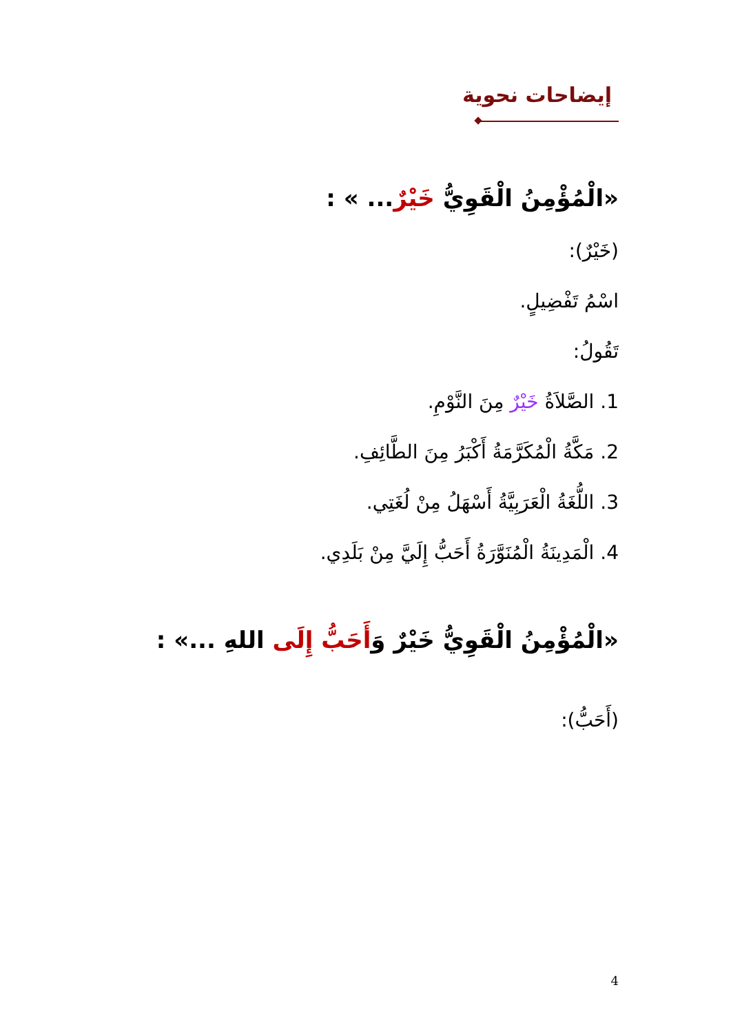إيضاحات نحوية
«الْمُؤْمِنُ الْقَوِيُّ خَيْرٌ... » :
(خَيْرٌ):
اسْمُ تَفْضِيلٍ.
تَقُولُ:
1. الصَّلاَةُ خَيْرٌ مِنَ النَّوْمِ.
2. مَكَّةُ الْمُكَرَّمَةُ أَكْبَرُ مِنَ الطَّائِفِ.
3. اللُّغَةُ الْعَرَبِيَّةُ أَسْهَلُ مِنْ لُغَتِي.
4. الْمَدِينَةُ الْمُنَوَّرَةُ أَحَبُّ إِلَيَّ مِنْ بَلَدِي.
«الْمُؤْمِنُ الْقَوِيُّ خَيْرٌ وَأَحَبُّ إِلَى اللهِ ...» :
(أَحَبُّ):
4